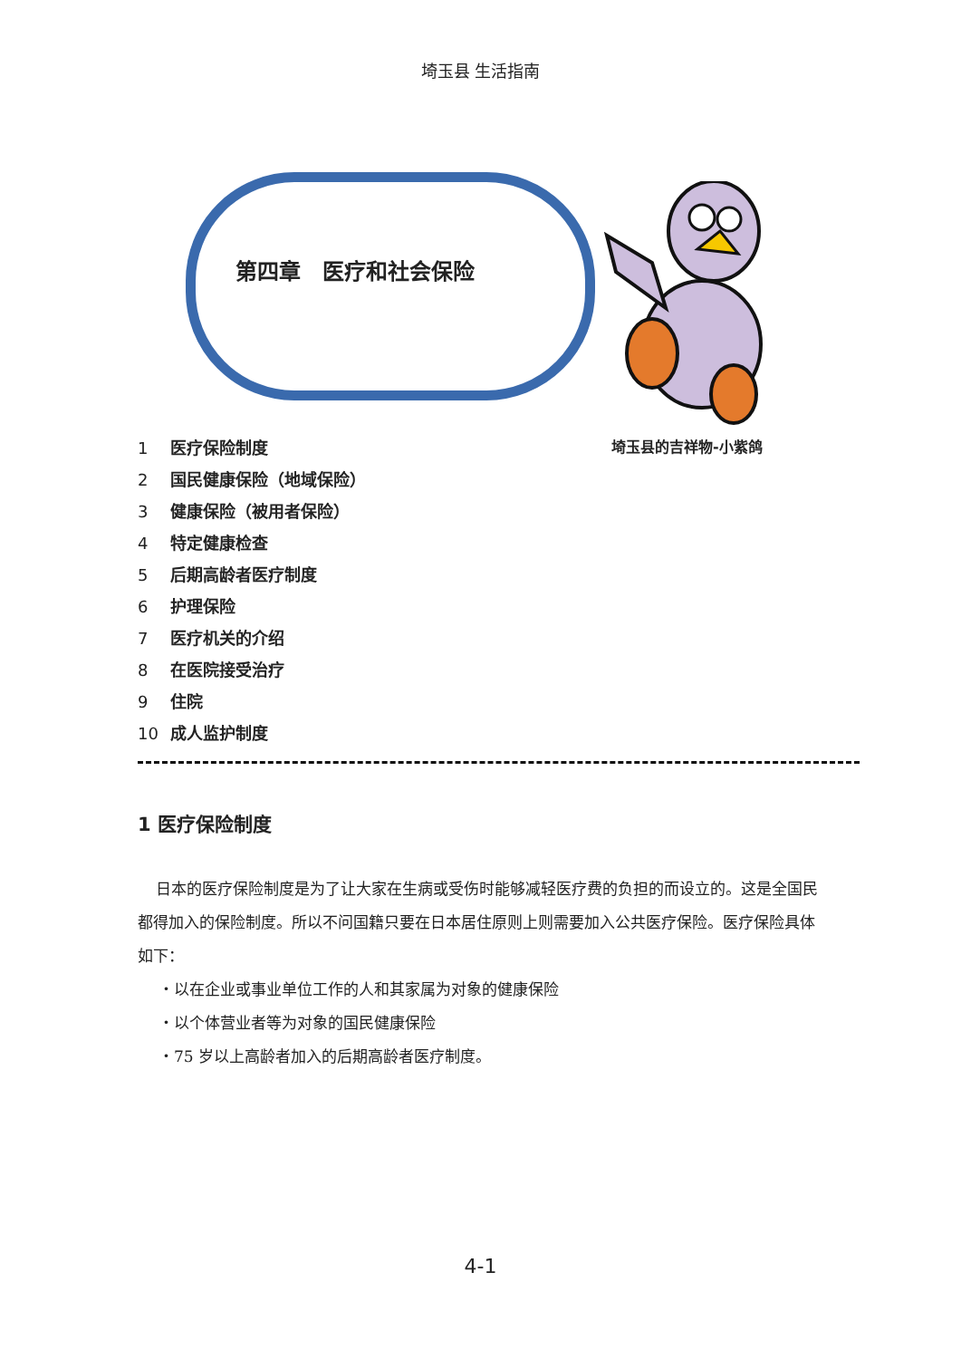埼玉县 生活指南
第四章　医疗和社会保险
埼玉县的吉祥物-小紫鸽
1 医疗保险制度
2 国民健康保险（地域保险）
3 健康保险（被用者保险）
4 特定健康检查
5 后期高龄者医疗制度
6 护理保险
7 医疗机关的介绍
8 在医院接受治疗
9 住院
10 成人监护制度
1 医疗保险制度
日本的医疗保险制度是为了让大家在生病或受伤时能够减轻医疗费的负担的而设立的。这是全国民都得加入的保险制度。所以不问国籍只要在日本居住原则上则需要加入公共医疗保险。医疗保险具体如下：
・以在企业或事业单位工作的人和其家属为对象的健康保险
・以个体营业者等为对象的国民健康保险
・75 岁以上高龄者加入的后期高龄者医疗制度。
4-1